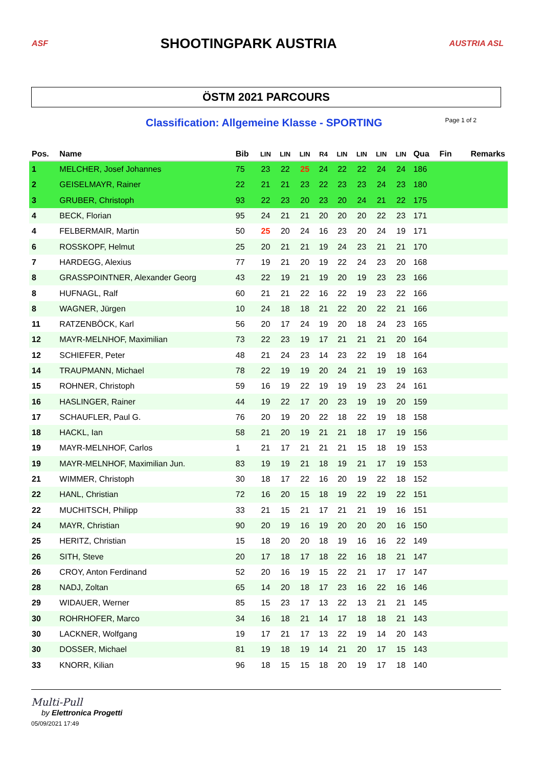ASF
SHOOTINGPARK AUSTRIA
AUSTRIA ASL
ÖSTM 2021 PARCOURS
Classification: Allgemeine Klasse - SPORTING Page 1 of 2
| Pos. | Name | Bib | LIN | LIN | LIN | R4 | LIN | LIN | LIN | LIN | Qua | Fin | Remarks |
| --- | --- | --- | --- | --- | --- | --- | --- | --- | --- | --- | --- | --- | --- |
| 1 | MELCHER, Josef Johannes | 75 | 23 | 22 | 25 | 24 | 22 | 22 | 24 | 24 | 186 | | |
| 2 | GEISELMAYR, Rainer | 22 | 21 | 21 | 23 | 22 | 23 | 23 | 24 | 23 | 180 | | |
| 3 | GRUBER, Christoph | 93 | 22 | 23 | 20 | 23 | 20 | 24 | 21 | 22 | 175 | | |
| 4 | BECK, Florian | 95 | 24 | 21 | 21 | 20 | 20 | 20 | 22 | 23 | 171 | | |
| 4 | FELBERMAIR, Martin | 50 | 25 | 20 | 24 | 16 | 23 | 20 | 24 | 19 | 171 | | |
| 6 | ROSSKOPF, Helmut | 25 | 20 | 21 | 21 | 19 | 24 | 23 | 21 | 21 | 170 | | |
| 7 | HARDEGG, Alexius | 77 | 19 | 21 | 20 | 19 | 22 | 24 | 23 | 20 | 168 | | |
| 8 | GRASSPOINTNER, Alexander Georg | 43 | 22 | 19 | 21 | 19 | 20 | 19 | 23 | 23 | 166 | | |
| 8 | HUFNAGL, Ralf | 60 | 21 | 21 | 22 | 16 | 22 | 19 | 23 | 22 | 166 | | |
| 8 | WAGNER, Jürgen | 10 | 24 | 18 | 18 | 21 | 22 | 20 | 22 | 21 | 166 | | |
| 11 | RATZENBÖCK, Karl | 56 | 20 | 17 | 24 | 19 | 20 | 18 | 24 | 23 | 165 | | |
| 12 | MAYR-MELNHOF, Maximilian | 73 | 22 | 23 | 19 | 17 | 21 | 21 | 21 | 20 | 164 | | |
| 12 | SCHIEFER, Peter | 48 | 21 | 24 | 23 | 14 | 23 | 22 | 19 | 18 | 164 | | |
| 14 | TRAUPMANN, Michael | 78 | 22 | 19 | 19 | 20 | 24 | 21 | 19 | 19 | 163 | | |
| 15 | ROHNER, Christoph | 59 | 16 | 19 | 22 | 19 | 19 | 19 | 23 | 24 | 161 | | |
| 16 | HASLINGER, Rainer | 44 | 19 | 22 | 17 | 20 | 23 | 19 | 19 | 20 | 159 | | |
| 17 | SCHAUFLER, Paul G. | 76 | 20 | 19 | 20 | 22 | 18 | 22 | 19 | 18 | 158 | | |
| 18 | HACKL, Ian | 58 | 21 | 20 | 19 | 21 | 21 | 18 | 17 | 19 | 156 | | |
| 19 | MAYR-MELNHOF, Carlos | 1 | 21 | 17 | 21 | 21 | 21 | 15 | 18 | 19 | 153 | | |
| 19 | MAYR-MELNHOF, Maximilian Jun. | 83 | 19 | 19 | 21 | 18 | 19 | 21 | 17 | 19 | 153 | | |
| 21 | WIMMER, Christoph | 30 | 18 | 17 | 22 | 16 | 20 | 19 | 22 | 18 | 152 | | |
| 22 | HANL, Christian | 72 | 16 | 20 | 15 | 18 | 19 | 22 | 19 | 22 | 151 | | |
| 22 | MUCHITSCH, Philipp | 33 | 21 | 15 | 21 | 17 | 21 | 21 | 19 | 16 | 151 | | |
| 24 | MAYR, Christian | 90 | 20 | 19 | 16 | 19 | 20 | 20 | 20 | 16 | 150 | | |
| 25 | HERITZ, Christian | 15 | 18 | 20 | 20 | 18 | 19 | 16 | 16 | 22 | 149 | | |
| 26 | SITH, Steve | 20 | 17 | 18 | 17 | 18 | 22 | 16 | 18 | 21 | 147 | | |
| 26 | CROY, Anton Ferdinand | 52 | 20 | 16 | 19 | 15 | 22 | 21 | 17 | 17 | 147 | | |
| 28 | NADJ, Zoltan | 65 | 14 | 20 | 18 | 17 | 23 | 16 | 22 | 16 | 146 | | |
| 29 | WIDAUER, Werner | 85 | 15 | 23 | 17 | 13 | 22 | 13 | 21 | 21 | 145 | | |
| 30 | ROHRHOFER, Marco | 34 | 16 | 18 | 21 | 14 | 17 | 18 | 18 | 21 | 143 | | |
| 30 | LACKNER, Wolfgang | 19 | 17 | 21 | 17 | 13 | 22 | 19 | 14 | 20 | 143 | | |
| 30 | DOSSER, Michael | 81 | 19 | 18 | 19 | 14 | 21 | 20 | 17 | 15 | 143 | | |
| 33 | KNORR, Kilian | 96 | 18 | 15 | 15 | 18 | 20 | 19 | 17 | 18 | 140 | | |
Multi-Pull
by Elettronica Progetti
05/09/2021 17:49